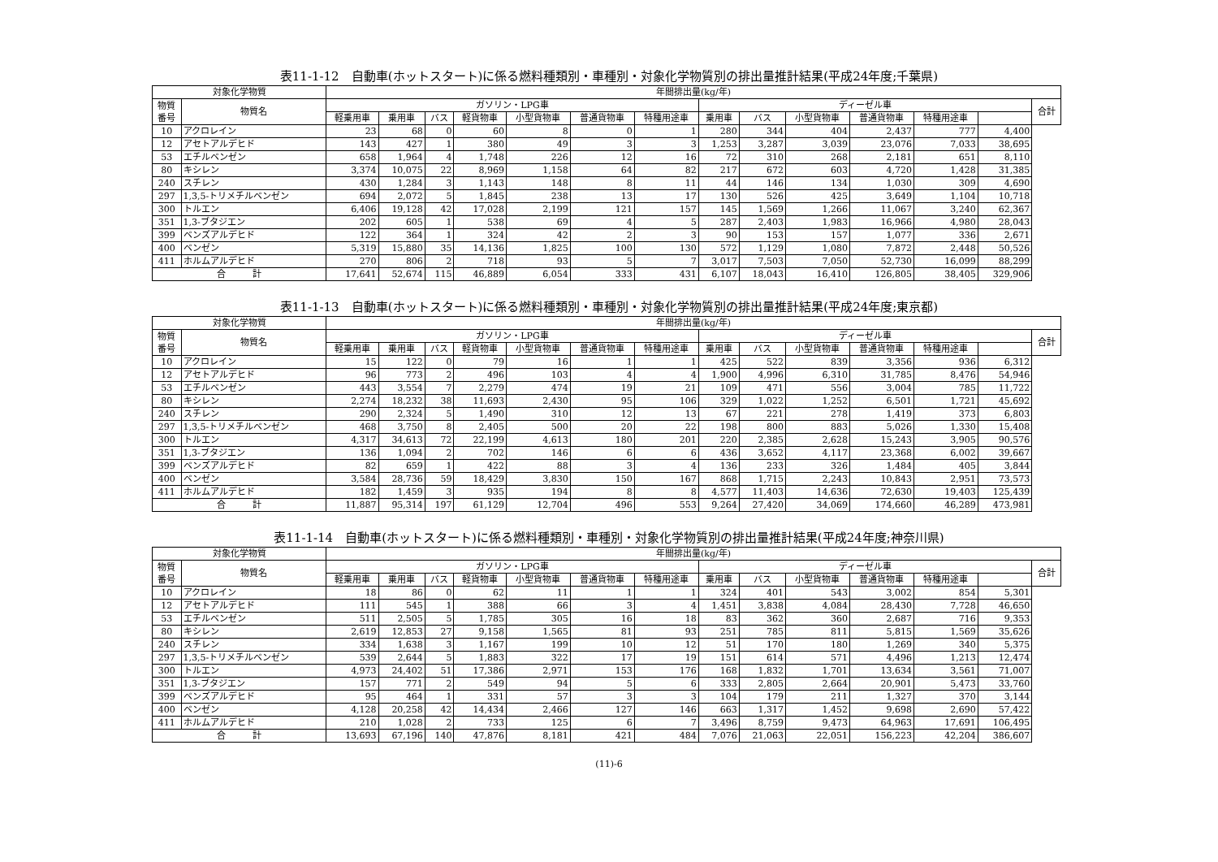表11-1-12　自動車(ホットスタート)に係る燃料種類別・車種別・対象化学物質別の排出量推計結果(平成24年度;千葉県)
| 対象化学物質 | | 年間排出量(kg/年) | | | | | | | | | | | | | |
| --- | --- | --- | --- | --- | --- | --- | --- | --- | --- | --- | --- | --- | --- | --- | --- |
| 物質 番号 | 物質名 | ガソリン・LPG車 | | | | | | | ディーゼル車 | | | | | | 合計 |
| | | 軽乗用車 | 乗用車 | バス | 軽貨物車 | 小型貨物車 | 普通貨物車 | 特種用途車 | 乗用車 | バス | 小型貨物車 | 普通貨物車 | 特種用途車 | | |
| 10 | アクロレイン | 23 | 68 | 0 | 60 | 8 | 0 | 1 | 280 | 344 | 404 | 2,437 | 777 | 4,400 | |
| 12 | アセトアルデヒド | 143 | 427 | 1 | 380 | 49 | 3 | 3 | 1,253 | 3,287 | 3,039 | 23,076 | 7,033 | 38,695 | |
| 53 | エチルベンゼン | 658 | 1,964 | 4 | 1,748 | 226 | 12 | 16 | 72 | 310 | 268 | 2,181 | 651 | 8,110 | |
| 80 | キシレン | 3,374 | 10,075 | 22 | 8,969 | 1,158 | 64 | 82 | 217 | 672 | 603 | 4,720 | 1,428 | 31,385 | |
| 240 | スチレン | 430 | 1,284 | 3 | 1,143 | 148 | 8 | 11 | 44 | 146 | 134 | 1,030 | 309 | 4,690 | |
| 297 | 1,3,5-トリメチルベンゼン | 694 | 2,072 | 5 | 1,845 | 238 | 13 | 17 | 130 | 526 | 425 | 3,649 | 1,104 | 10,718 | |
| 300 | トルエン | 6,406 | 19,128 | 42 | 17,028 | 2,199 | 121 | 157 | 145 | 1,569 | 1,266 | 11,067 | 3,240 | 62,367 | |
| 351 | 1,3-ブタジエン | 202 | 605 | 1 | 538 | 69 | 4 | 5 | 287 | 2,403 | 1,983 | 16,966 | 4,980 | 28,043 | |
| 399 | ベンズアルデヒド | 122 | 364 | 1 | 324 | 42 | 2 | 3 | 90 | 153 | 157 | 1,077 | 336 | 2,671 | |
| 400 | ベンゼン | 5,319 | 15,880 | 35 | 14,136 | 1,825 | 100 | 130 | 572 | 1,129 | 1,080 | 7,872 | 2,448 | 50,526 | |
| 411 | ホルムアルデヒド | 270 | 806 | 2 | 718 | 93 | 5 | 7 | 3,017 | 7,503 | 7,050 | 52,730 | 16,099 | 88,299 | |
| 合 計 | | 17,641 | 52,674 | 115 | 46,889 | 6,054 | 333 | 431 | 6,107 | 18,043 | 16,410 | 126,805 | 38,405 | 329,906 | |
表11-1-13　自動車(ホットスタート)に係る燃料種類別・車種別・対象化学物質別の排出量推計結果(平成24年度;東京都)
| 対象化学物質 | | 年間排出量(kg/年) | | | | | | | | | | | | | |
| --- | --- | --- | --- | --- | --- | --- | --- | --- | --- | --- | --- | --- | --- | --- | --- |
| 物質 番号 | 物質名 | ガソリン・LPG車 | | | | | | | ディーゼル車 | | | | | | 合計 |
| | | 軽乗用車 | 乗用車 | バス | 軽貨物車 | 小型貨物車 | 普通貨物車 | 特種用途車 | 乗用車 | バス | 小型貨物車 | 普通貨物車 | 特種用途車 | | |
| 10 | アクロレイン | 15 | 122 | 0 | 79 | 16 | 1 | 1 | 425 | 522 | 839 | 3,356 | 936 | 6,312 | |
| 12 | アセトアルデヒド | 96 | 773 | 2 | 496 | 103 | 4 | 4 | 1,900 | 4,996 | 6,310 | 31,785 | 8,476 | 54,946 | |
| 53 | エチルベンゼン | 443 | 3,554 | 7 | 2,279 | 474 | 19 | 21 | 109 | 471 | 556 | 3,004 | 785 | 11,722 | |
| 80 | キシレン | 2,274 | 18,232 | 38 | 11,693 | 2,430 | 95 | 106 | 329 | 1,022 | 1,252 | 6,501 | 1,721 | 45,692 | |
| 240 | スチレン | 290 | 2,324 | 5 | 1,490 | 310 | 12 | 13 | 67 | 221 | 278 | 1,419 | 373 | 6,803 | |
| 297 | 1,3,5-トリメチルベンゼン | 468 | 3,750 | 8 | 2,405 | 500 | 20 | 22 | 198 | 800 | 883 | 5,026 | 1,330 | 15,408 | |
| 300 | トルエン | 4,317 | 34,613 | 72 | 22,199 | 4,613 | 180 | 201 | 220 | 2,385 | 2,628 | 15,243 | 3,905 | 90,576 | |
| 351 | 1,3-ブタジエン | 136 | 1,094 | 2 | 702 | 146 | 6 | 6 | 436 | 3,652 | 4,117 | 23,368 | 6,002 | 39,667 | |
| 399 | ベンズアルデヒド | 82 | 659 | 1 | 422 | 88 | 3 | 4 | 136 | 233 | 326 | 1,484 | 405 | 3,844 | |
| 400 | ベンゼン | 3,584 | 28,736 | 59 | 18,429 | 3,830 | 150 | 167 | 868 | 1,715 | 2,243 | 10,843 | 2,951 | 73,573 | |
| 411 | ホルムアルデヒド | 182 | 1,459 | 3 | 935 | 194 | 8 | 8 | 4,577 | 11,403 | 14,636 | 72,630 | 19,403 | 125,439 | |
| 合 計 | | 11,887 | 95,314 | 197 | 61,129 | 12,704 | 496 | 553 | 9,264 | 27,420 | 34,069 | 174,660 | 46,289 | 473,981 | |
表11-1-14　自動車(ホットスタート)に係る燃料種類別・車種別・対象化学物質別の排出量推計結果(平成24年度;神奈川県)
| 対象化学物質 | | 年間排出量(kg/年) | | | | | | | | | | | | | |
| --- | --- | --- | --- | --- | --- | --- | --- | --- | --- | --- | --- | --- | --- | --- | --- |
| 物質 番号 | 物質名 | ガソリン・LPG車 | | | | | | | ディーゼル車 | | | | | | 合計 |
| | | 軽乗用車 | 乗用車 | バス | 軽貨物車 | 小型貨物車 | 普通貨物車 | 特種用途車 | 乗用車 | バス | 小型貨物車 | 普通貨物車 | 特種用途車 | | |
| 10 | アクロレイン | 18 | 86 | 0 | 62 | 11 | 1 | 1 | 324 | 401 | 543 | 3,002 | 854 | 5,301 | |
| 12 | アセトアルデヒド | 111 | 545 | 1 | 388 | 66 | 3 | 4 | 1,451 | 3,838 | 4,084 | 28,430 | 7,728 | 46,650 | |
| 53 | エチルベンゼン | 511 | 2,505 | 5 | 1,785 | 305 | 16 | 18 | 83 | 362 | 360 | 2,687 | 716 | 9,353 | |
| 80 | キシレン | 2,619 | 12,853 | 27 | 9,158 | 1,565 | 81 | 93 | 251 | 785 | 811 | 5,815 | 1,569 | 35,626 | |
| 240 | スチレン | 334 | 1,638 | 3 | 1,167 | 199 | 10 | 12 | 51 | 170 | 180 | 1,269 | 340 | 5,375 | |
| 297 | 1,3,5-トリメチルベンゼン | 539 | 2,644 | 5 | 1,883 | 322 | 17 | 19 | 151 | 614 | 571 | 4,496 | 1,213 | 12,474 | |
| 300 | トルエン | 4,973 | 24,402 | 51 | 17,386 | 2,971 | 153 | 176 | 168 | 1,832 | 1,701 | 13,634 | 3,561 | 71,007 | |
| 351 | 1,3-ブタジエン | 157 | 771 | 2 | 549 | 94 | 5 | 6 | 333 | 2,805 | 2,664 | 20,901 | 5,473 | 33,760 | |
| 399 | ベンズアルデヒド | 95 | 464 | 1 | 331 | 57 | 3 | 3 | 104 | 179 | 211 | 1,327 | 370 | 3,144 | |
| 400 | ベンゼン | 4,128 | 20,258 | 42 | 14,434 | 2,466 | 127 | 146 | 663 | 1,317 | 1,452 | 9,698 | 2,690 | 57,422 | |
| 411 | ホルムアルデヒド | 210 | 1,028 | 2 | 733 | 125 | 6 | 7 | 3,496 | 8,759 | 9,473 | 64,963 | 17,691 | 106,495 | |
| 合 計 | | 13,693 | 67,196 | 140 | 47,876 | 8,181 | 421 | 484 | 7,076 | 21,063 | 22,051 | 156,223 | 42,204 | 386,607 | |
(11)-6